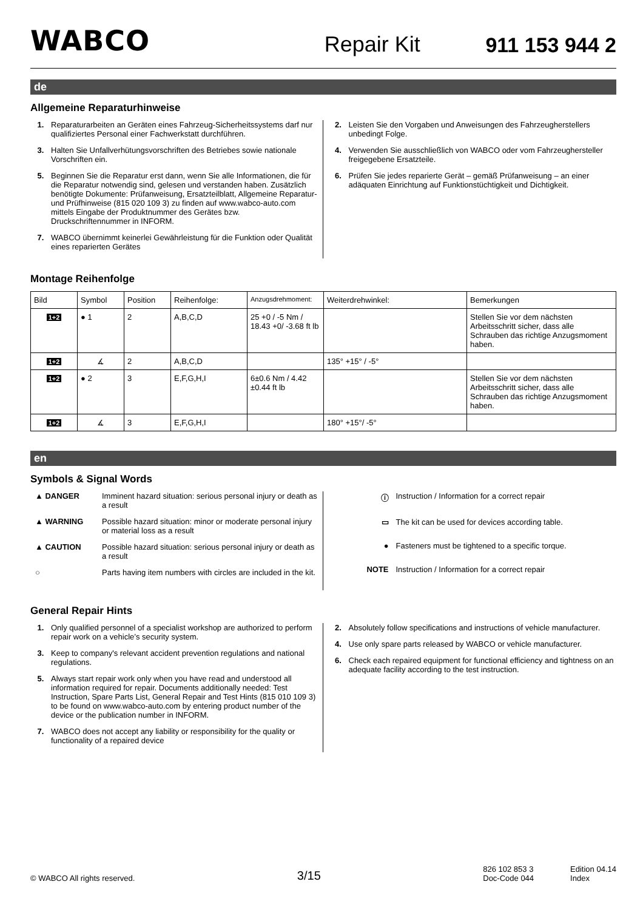WABCO Repair Kit 911 153 944 2
de
Allgemeine Reparaturhinweise
1. Reparaturarbeiten an Geräten eines Fahrzeug-Sicherheitssystems darf nur qualifiziertes Personal einer Fachwerkstatt durchführen.
3. Halten Sie Unfallverhütungsvorschriften des Betriebes sowie nationale Vorschriften ein.
5. Beginnen Sie die Reparatur erst dann, wenn Sie alle Informationen, die für die Reparatur notwendig sind, gelesen und verstanden haben. Zusätzlich benötigte Dokumente: Prüfanweisung, Ersatzteilblatt, Allgemeine Reparatur- und Prüfhinweise (815 020 109 3) zu finden auf www.wabco-auto.com mittels Eingabe der Produktnummer des Gerätes bzw. Druckschriftennummer in INFORM.
7. WABCO übernimmt keinerlei Gewährleistung für die Funktion oder Qualität eines reparierten Gerätes
2. Leisten Sie den Vorgaben und Anweisungen des Fahrzeugherstellers unbedingt Folge.
4. Verwenden Sie ausschließlich von WABCO oder vom Fahrzeughersteller freigegebene Ersatzteile.
6. Prüfen Sie jedes reparierte Gerät – gemäß Prüfanweisung – an einer adäquaten Einrichtung auf Funktionstüchtigkeit und Dichtigkeit.
Montage Reihenfolge
| Bild | Symbol | Position | Reihenfolge: | Anzugsdrehmoment: | Weiterdrehwinkel: | Bemerkungen |
| --- | --- | --- | --- | --- | --- | --- |
| 1+2 | ● 1 | 2 | A,B,C,D | 25 +0 / -5 Nm / 18.43 +0/ -3.68 ft lb | | Stellen Sie vor dem nächsten Arbeitsschritt sicher, dass alle Schrauben das richtige Anzugsmoment haben. |
| 1+2 | ∡ | 2 | A,B,C,D | | 135° +15° / -5° | |
| 1+2 | ● 2 | 3 | E,F,G,H,I | 6±0.6 Nm / 4.42 ±0.44 ft lb | | Stellen Sie vor dem nächsten Arbeitsschritt sicher, dass alle Schrauben das richtige Anzugsmoment haben. |
| 1+2 | ∡ | 3 | E,F,G,H,I | | 180° +15°/ -5° | |
en
Symbols & Signal Words
▲ DANGER Imminent hazard situation: serious personal injury or death as a result
▲ WARNING Possible hazard situation: minor or moderate personal injury or material loss as a result
▲ CAUTION Possible hazard situation: serious personal injury or death as a result
○ Parts having item numbers with circles are included in the kit.
ⓘ Instruction / Information for a correct repair
▭ The kit can be used for devices according table.
● Fasteners must be tightened to a specific torque.
NOTE Instruction / Information for a correct repair
General Repair Hints
1. Only qualified personnel of a specialist workshop are authorized to perform repair work on a vehicle’s security system.
3. Keep to company's relevant accident prevention regulations and national regulations.
5. Always start repair work only when you have read and understood all information required for repair. Documents additionally needed: Test Instruction, Spare Parts List, General Repair and Test Hints (815 010 109 3) to be found on www.wabco-auto.com by entering product number of the device or the publication number in INFORM.
7. WABCO does not accept any liability or responsibility for the quality or functionality of a repaired device
2. Absolutely follow specifications and instructions of vehicle manufacturer.
4. Use only spare parts released by WABCO or vehicle manufacturer.
6. Check each repaired equipment for functional efficiency and tightness on an adequate facility according to the test instruction.
© WABCO All rights reserved. 3/15 826 102 853 3
Doc-Code 044 Edition 04.14
Index